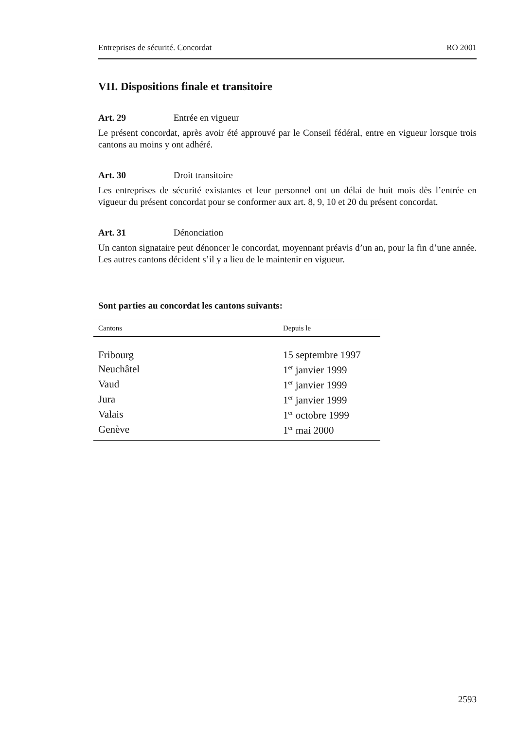Entreprises de sécurité. Concordat RO 2001
VII. Dispositions finale et transitoire
Art. 29 Entrée en vigueur
Le présent concordat, après avoir été approuvé par le Conseil fédéral, entre en vigueur lorsque trois cantons au moins y ont adhéré.
Art. 30 Droit transitoire
Les entreprises de sécurité existantes et leur personnel ont un délai de huit mois dès l’entrée en vigueur du présent concordat pour se conformer aux art. 8, 9, 10 et 20 du présent concordat.
Art. 31 Dénonciation
Un canton signataire peut dénoncer le concordat, moyennant préavis d’un an, pour la fin d’une année. Les autres cantons décident s’il y a lieu de le maintenir en vigueur.
Sont parties au concordat les cantons suivants:
| Cantons | Depuis le |
| --- | --- |
| Fribourg | 15 septembre 1997 |
| Neuchâtel | 1<sup>er</sup> janvier 1999 |
| Vaud | 1<sup>er</sup> janvier 1999 |
| Jura | 1<sup>er</sup> janvier 1999 |
| Valais | 1<sup>er</sup> octobre 1999 |
| Genève | 1<sup>er</sup> mai 2000 |
2593